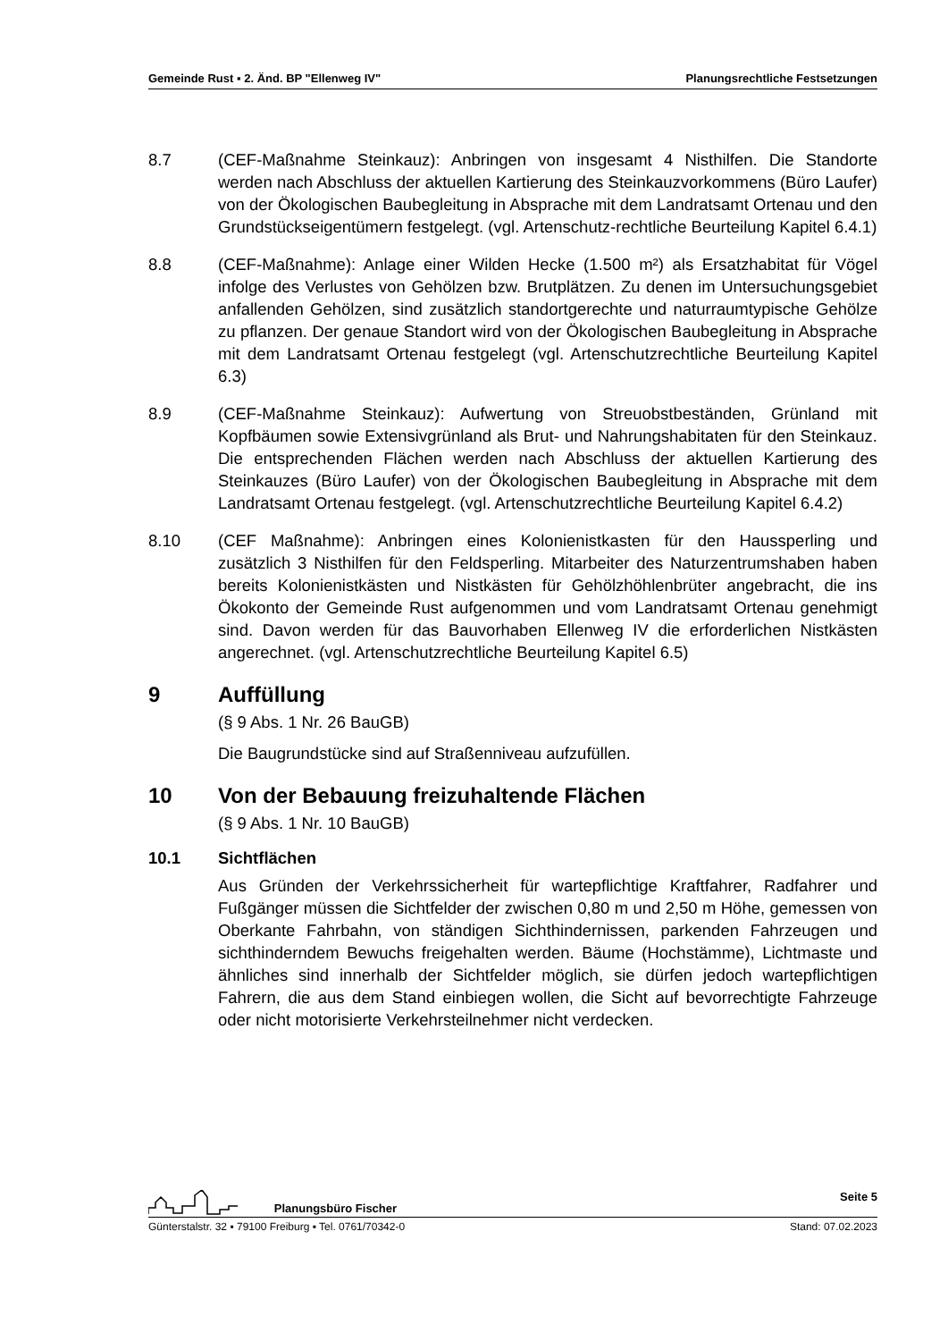Gemeinde Rust ▪ 2. Änd. BP "Ellenweg IV" Planungsrechtliche Festsetzungen
8.7 (CEF-Maßnahme Steinkauz): Anbringen von insgesamt 4 Nisthilfen. Die Standorte werden nach Abschluss der aktuellen Kartierung des Steinkauzvorkommens (Büro Laufer) von der Ökologischen Baubegleitung in Absprache mit dem Landratsamt Ortenau und den Grundstückseigentümern festgelegt. (vgl. Artenschutz-rechtliche Beurteilung Kapitel 6.4.1)
8.8 (CEF-Maßnahme): Anlage einer Wilden Hecke (1.500 m²) als Ersatzhabitat für Vögel infolge des Verlustes von Gehölzen bzw. Brutplätzen. Zu denen im Untersuchungsgebiet anfallenden Gehölzen, sind zusätzlich standortgerechte und naturraumtypische Gehölze zu pflanzen. Der genaue Standort wird von der Ökologischen Baubegleitung in Absprache mit dem Landratsamt Ortenau festgelegt (vgl. Artenschutzrechtliche Beurteilung Kapitel 6.3)
8.9 (CEF-Maßnahme Steinkauz): Aufwertung von Streuobstbeständen, Grünland mit Kopfbäumen sowie Extensivgrünland als Brut- und Nahrungshabitaten für den Steinkauz. Die entsprechenden Flächen werden nach Abschluss der aktuellen Kartierung des Steinkauzes (Büro Laufer) von der Ökologischen Baubegleitung in Absprache mit dem Landratsamt Ortenau festgelegt. (vgl. Artenschutzrechtliche Beurteilung Kapitel 6.4.2)
8.10 (CEF Maßnahme): Anbringen eines Kolonienistkasten für den Haussperling und zusätzlich 3 Nisthilfen für den Feldsperling. Mitarbeiter des Naturzentrumshaben haben bereits Kolonienistkästen und Nistkästen für Gehölzhöhlenbrüter angebracht, die ins Ökokonto der Gemeinde Rust aufgenommen und vom Landratsamt Ortenau genehmigt sind. Davon werden für das Bauvorhaben Ellenweg IV die erforderlichen Nistkästen angerechnet. (vgl. Artenschutzrechtliche Beurteilung Kapitel 6.5)
9 Auffüllung
(§ 9 Abs. 1 Nr. 26 BauGB)
Die Baugrundstücke sind auf Straßenniveau aufzufüllen.
10 Von der Bebauung freizuhaltende Flächen
(§ 9 Abs. 1 Nr. 10 BauGB)
10.1 Sichtflächen
Aus Gründen der Verkehrssicherheit für wartepflichtige Kraftfahrer, Radfahrer und Fußgänger müssen die Sichtfelder der zwischen 0,80 m und 2,50 m Höhe, gemessen von Oberkante Fahrbahn, von ständigen Sichthindernissen, parkenden Fahrzeugen und sichthinderndem Bewuchs freigehalten werden. Bäume (Hochstämme), Lichtmaste und ähnliches sind innerhalb der Sichtfelder möglich, sie dürfen jedoch wartepflichtigen Fahrern, die aus dem Stand einbiegen wollen, die Sicht auf bevorrechtigte Fahrzeuge oder nicht motorisierte Verkehrsteilnehmer nicht verdecken.
Planungsbüro Fischer Seite 5
Günterstalstr. 32 ▪ 79100 Freiburg ▪ Tel. 0761/70342-0 Stand: 07.02.2023